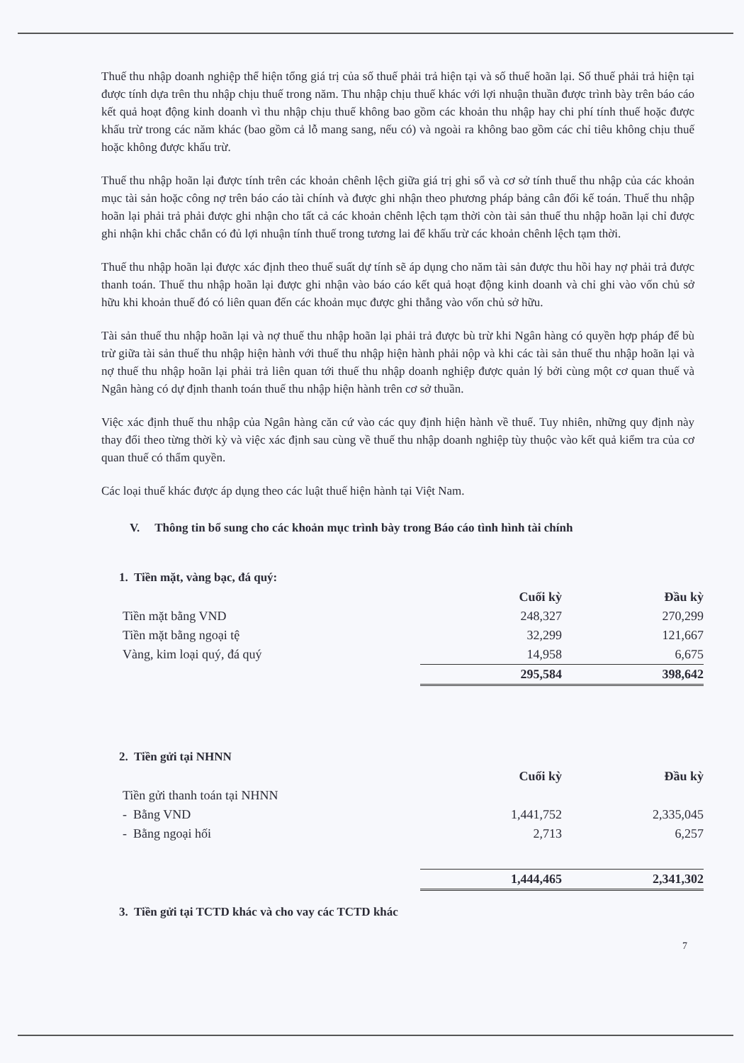Thuế thu nhập doanh nghiệp thể hiện tổng giá trị của số thuế phải trả hiện tại và số thuế hoãn lại. Số thuế phải trả hiện tại được tính dựa trên thu nhập chịu thuế trong năm. Thu nhập chịu thuế khác với lợi nhuận thuần được trình bày trên báo cáo kết quả hoạt động kinh doanh vì thu nhập chịu thuế không bao gồm các khoản thu nhập hay chi phí tính thuế hoặc được khấu trừ trong các năm khác (bao gồm cả lỗ mang sang, nếu có) và ngoài ra không bao gồm các chỉ tiêu không chịu thuế hoặc không được khấu trừ.
Thuế thu nhập hoãn lại được tính trên các khoản chênh lệch giữa giá trị ghi sổ và cơ sở tính thuế thu nhập của các khoản mục tài sản hoặc công nợ trên báo cáo tài chính và được ghi nhận theo phương pháp bảng cân đối kế toán. Thuế thu nhập hoãn lại phải trả phải được ghi nhận cho tất cả các khoản chênh lệch tạm thời còn tài sản thuế thu nhập hoãn lại chỉ được ghi nhận khi chắc chắn có đủ lợi nhuận tính thuế trong tương lai để khấu trừ các khoản chênh lệch tạm thời.
Thuế thu nhập hoãn lại được xác định theo thuế suất dự tính sẽ áp dụng cho năm tài sản được thu hồi hay nợ phải trả được thanh toán. Thuế thu nhập hoãn lại được ghi nhận vào báo cáo kết quả hoạt động kinh doanh và chỉ ghi vào vốn chủ sở hữu khi khoản thuế đó có liên quan đến các khoản mục được ghi thẳng vào vốn chủ sở hữu.
Tài sản thuế thu nhập hoãn lại và nợ thuế thu nhập hoãn lại phải trả được bù trừ khi Ngân hàng có quyền hợp pháp để bù trừ giữa tài sản thuế thu nhập hiện hành với thuế thu nhập hiện hành phải nộp và khi các tài sản thuế thu nhập hoãn lại và nợ thuế thu nhập hoãn lại phải trả liên quan tới thuế thu nhập doanh nghiệp được quản lý bởi cùng một cơ quan thuế và Ngân hàng có dự định thanh toán thuế thu nhập hiện hành trên cơ sở thuần.
Việc xác định thuế thu nhập của Ngân hàng căn cứ vào các quy định hiện hành về thuế. Tuy nhiên, những quy định này thay đổi theo từng thời kỳ và việc xác định sau cùng về thuế thu nhập doanh nghiệp tùy thuộc vào kết quả kiểm tra của cơ quan thuế có thẩm quyền.
Các loại thuế khác được áp dụng theo các luật thuế hiện hành tại Việt Nam.
V. Thông tin bổ sung cho các khoản mục trình bày trong Báo cáo tình hình tài chính
1. Tiền mặt, vàng bạc, đá quý:
| | Cuối kỳ | Đầu kỳ |
| Tiền mặt bằng VND | 248,327 | 270,299 |
| Tiền mặt bằng ngoại tệ | 32,299 | 121,667 |
| Vàng, kim loại quý, đá quý | 14,958 | 6,675 |
| | 295,584 | 398,642 |
2. Tiền gửi tại NHNN
| | Cuối kỳ | Đầu kỳ |
| Tiền gửi thanh toán tại NHNN | | |
| - Bằng VND | 1,441,752 | 2,335,045 |
| - Bằng ngoại hối | 2,713 | 6,257 |
| | 1,444,465 | 2,341,302 |
3. Tiền gửi tại TCTD khác và cho vay các TCTD khác
7